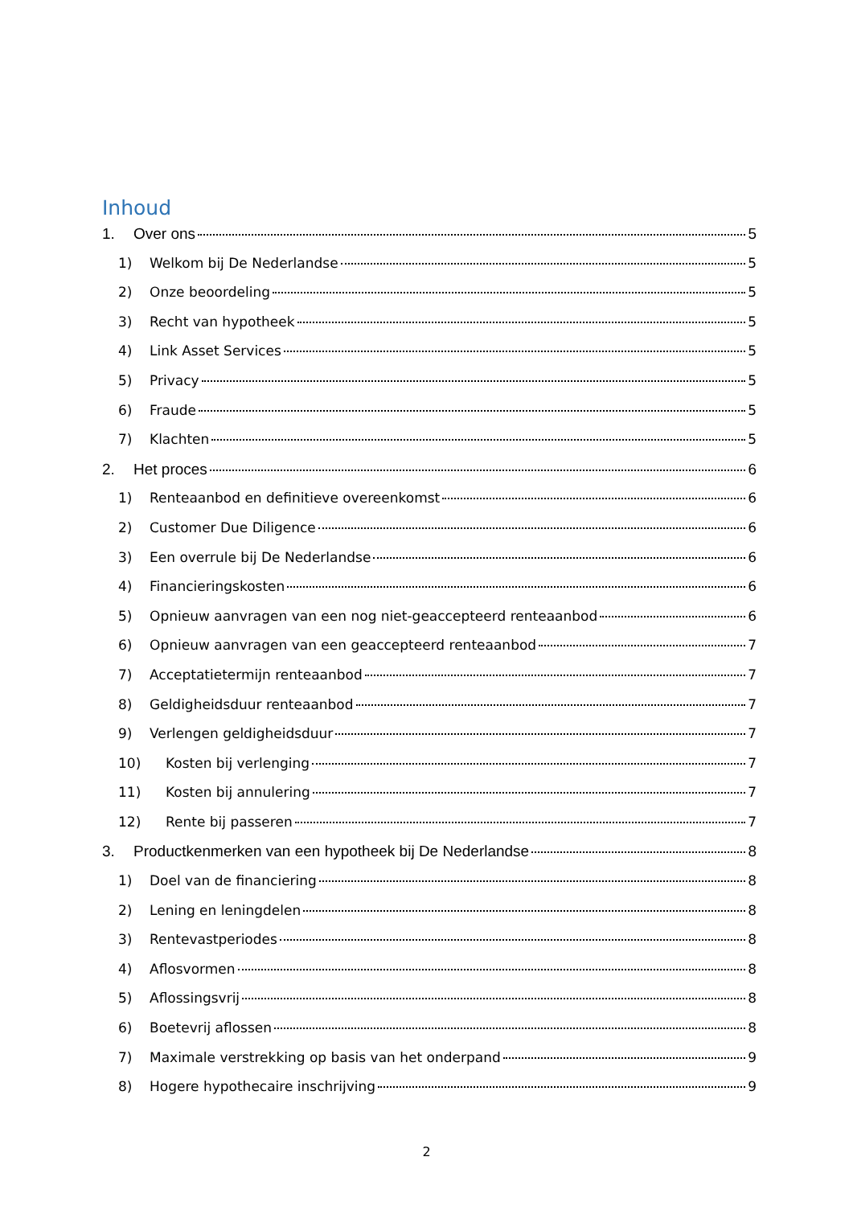Inhoud
1. Over ons 5
1) Welkom bij De Nederlandse 5
2) Onze beoordeling 5
3) Recht van hypotheek 5
4) Link Asset Services 5
5) Privacy 5
6) Fraude 5
7) Klachten 5
2. Het proces 6
1) Renteaanbod en definitieve overeenkomst 6
2) Customer Due Diligence 6
3) Een overrule bij De Nederlandse 6
4) Financieringskosten 6
5) Opnieuw aanvragen van een nog niet-geaccepteerd renteaanbod 6
6) Opnieuw aanvragen van een geaccepteerd renteaanbod 7
7) Acceptatietermijn renteaanbod 7
8) Geldigheidsduur renteaanbod 7
9) Verlengen geldigheidsduur 7
10) Kosten bij verlenging 7
11) Kosten bij annulering 7
12) Rente bij passeren 7
3. Productkenmerken van een hypotheek bij De Nederlandse 8
1) Doel van de financiering 8
2) Lening en leningdelen 8
3) Rentevastperiodes 8
4) Aflosvormen 8
5) Aflossingsvrij 8
6) Boetevrij aflossen 8
7) Maximale verstrekking op basis van het onderpand 9
8) Hogere hypothecaire inschrijving 9
2